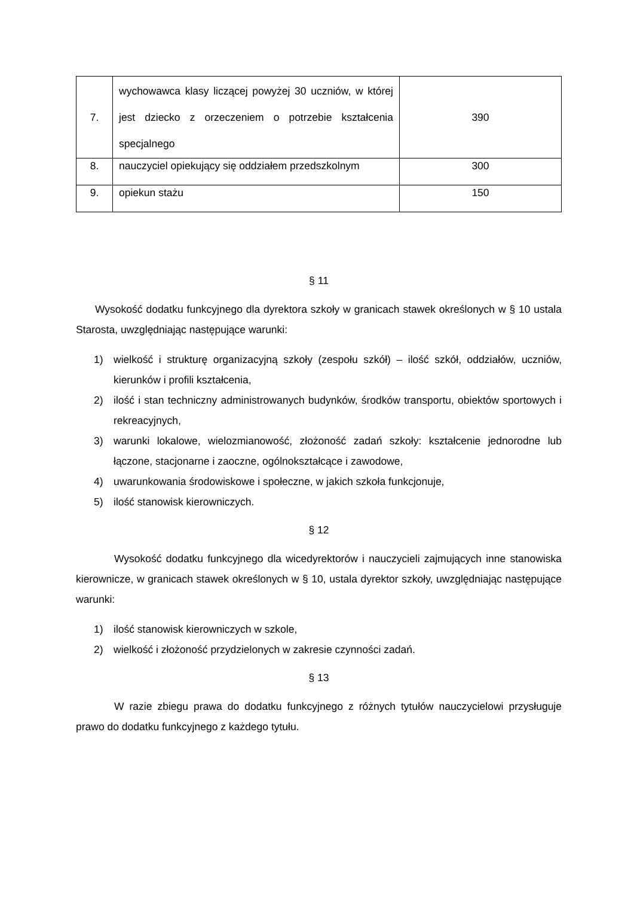| 7. | wychowawca klasy liczącej powyżej 30 uczniów, w której jest dziecko z orzeczeniem o potrzebie kształcenia specjalnego | 390 |
| 8. | nauczyciel opiekujący się oddziałem przedszkolnym | 300 |
| 9. | opiekun stażu | 150 |
§ 11
Wysokość dodatku funkcyjnego dla dyrektora szkoły w granicach stawek określonych w § 10 ustala Starosta, uwzględniając następujące warunki:
1) wielkość i strukturę organizacyjną szkoły (zespołu szkół) – ilość szkół, oddziałów, uczniów, kierunków i profili kształcenia,
2) ilość i stan techniczny administrowanych budynków, środków transportu, obiektów sportowych i rekreacyjnych,
3) warunki lokalowe, wielozmianowość, złożoność zadań szkoły: kształcenie jednorodne lub łączone, stacjonarne i zaoczne, ogólnokształcące i zawodowe,
4) uwarunkowania środowiskowe i społeczne, w jakich szkoła funkcjonuje,
5) ilość stanowisk kierowniczych.
§ 12
Wysokość dodatku funkcyjnego dla wicedyrektorów i nauczycieli zajmujących inne stanowiska kierownicze, w granicach stawek określonych w § 10, ustala dyrektor szkoły, uwzględniając następujące warunki:
1) ilość stanowisk kierowniczych w szkole,
2) wielkość i złożoność przydzielonych w zakresie czynności zadań.
§ 13
W razie zbiegu prawa do dodatku funkcyjnego z różnych tytułów nauczycielowi przysługuje prawo do dodatku funkcyjnego z każdego tytułu.